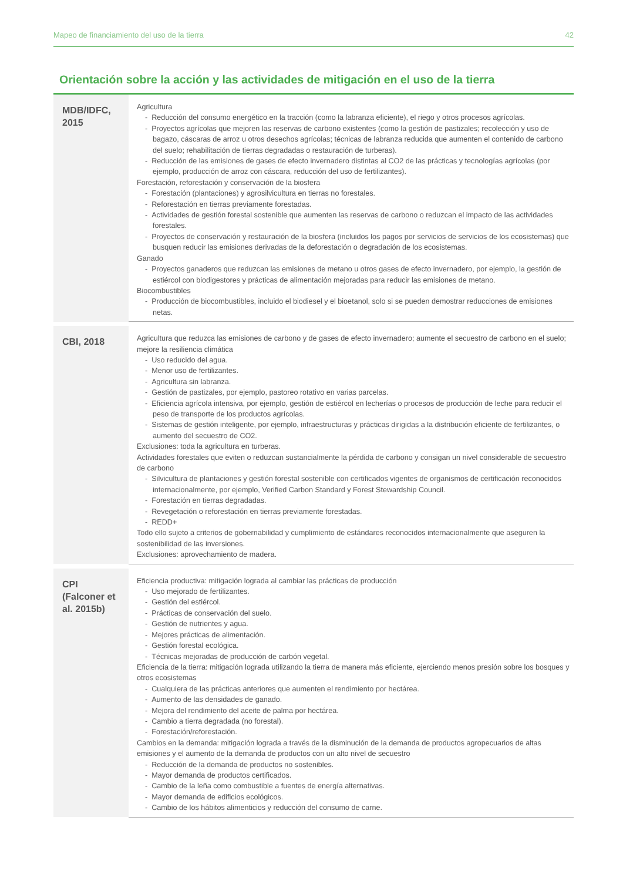Mapeo de financiamiento del uso de la tierra 42
Orientación sobre la acción y las actividades de mitigación en el uso de la tierra
| MDB/IDFC, 2015 | Agricultura - Reducción del consumo energético en la tracción (como la labranza eficiente), el riego y otros procesos agrícolas. - Proyectos agrícolas que mejoren las reservas de carbono existentes (como la gestión de pastizales; recolección y uso de bagazo, cáscaras de arroz u otros desechos agrícolas; técnicas de labranza reducida que aumenten el contenido de carbono del suelo; rehabilitación de tierras degradadas o restauración de turberas). - Reducción de las emisiones de gases de efecto invernadero distintas al CO2 de las prácticas y tecnologías agrícolas (por ejemplo, producción de arroz con cáscara, reducción del uso de fertilizantes). Forestación, reforestación y conservación de la biosfera - Forestación (plantaciones) y agrosilvicultura en tierras no forestales. - Reforestación en tierras previamente forestadas. - Actividades de gestión forestal sostenible que aumenten las reservas de carbono o reduzcan el impacto de las actividades forestales. - Proyectos de conservación y restauración de la biosfera (incluidos los pagos por servicios de servicios de los ecosistemas) que busquen reducir las emisiones derivadas de la deforestación o degradación de los ecosistemas. Ganado - Proyectos ganaderos que reduzcan las emisiones de metano u otros gases de efecto invernadero, por ejemplo, la gestión de estiércol con biodigestores y prácticas de alimentación mejoradas para reducir las emisiones de metano. Biocombustibles - Producción de biocombustibles, incluido el biodiesel y el bioetanol, solo si se pueden demostrar reducciones de emisiones netas. |
| CBI, 2018 | Agricultura que reduzca las emisiones de carbono y de gases de efecto invernadero; aumente el secuestro de carbono en el suelo; mejore la resiliencia climática - Uso reducido del agua. - Menor uso de fertilizantes. - Agricultura sin labranza. - Gestión de pastizales, por ejemplo, pastoreo rotativo en varias parcelas. - Eficiencia agrícola intensiva, por ejemplo, gestión de estiércol en lecherías o procesos de producción de leche para reducir el peso de transporte de los productos agrícolas. - Sistemas de gestión inteligente, por ejemplo, infraestructuras y prácticas dirigidas a la distribución eficiente de fertilizantes, o aumento del secuestro de CO2. Exclusiones: toda la agricultura en turberas. Actividades forestales que eviten o reduzcan sustancialmente la pérdida de carbono y consigan un nivel considerable de secuestro de carbono - Silvicultura de plantaciones y gestión forestal sostenible con certificados vigentes de organismos de certificación reconocidos internacionalmente, por ejemplo, Verified Carbon Standard y Forest Stewardship Council. - Forestación en tierras degradadas. - Revegetación o reforestación en tierras previamente forestadas. - REDD+ Todo ello sujeto a criterios de gobernabilidad y cumplimiento de estándares reconocidos internacionalmente que aseguren la sostenibilidad de las inversiones. Exclusiones: aprovechamiento de madera. |
| CPI (Falconer et al. 2015b) | Eficiencia productiva: mitigación lograda al cambiar las prácticas de producción - Uso mejorado de fertilizantes. - Gestión del estiércol. - Prácticas de conservación del suelo. - Gestión de nutrientes y agua. - Mejores prácticas de alimentación. - Gestión forestal ecológica. - Técnicas mejoradas de producción de carbón vegetal. Eficiencia de la tierra: mitigación lograda utilizando la tierra de manera más eficiente, ejerciendo menos presión sobre los bosques y otros ecosistemas - Cualquiera de las prácticas anteriores que aumenten el rendimiento por hectárea. - Aumento de las densidades de ganado. - Mejora del rendimiento del aceite de palma por hectárea. - Cambio a tierra degradada (no forestal). - Forestación/reforestación. Cambios en la demanda: mitigación lograda a través de la disminución de la demanda de productos agropecuarios de altas emisiones y el aumento de la demanda de productos con un alto nivel de secuestro - Reducción de la demanda de productos no sostenibles. - Mayor demanda de productos certificados. - Cambio de la leña como combustible a fuentes de energía alternativas. - Mayor demanda de edificios ecológicos. - Cambio de los hábitos alimenticios y reducción del consumo de carne. |